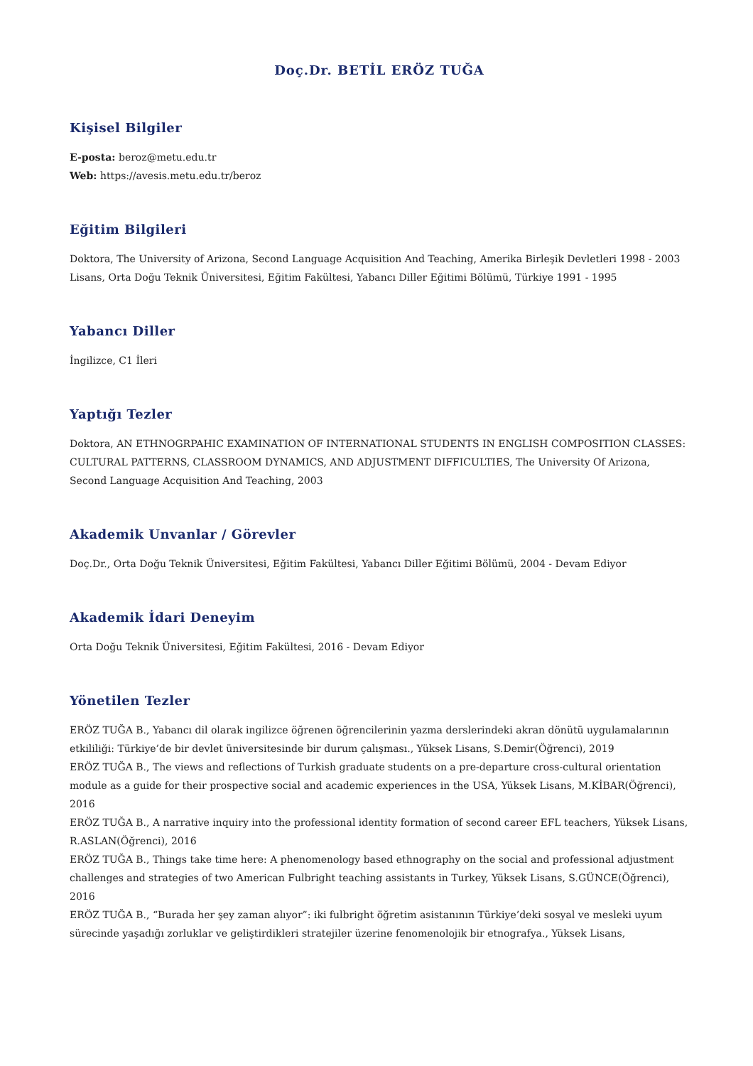Doç.Dr. BETİL ERÖZ TUĞA
Kişisel Bilgiler
E-posta: beroz@metu.edu.tr
Web: https://avesis.metu.edu.tr/beroz
Eğitim Bilgileri
Doktora, The University of Arizona, Second Language Acquisition And Teaching, Amerika Birleşik Devletleri 1998 - 2003
Lisans, Orta Doğu Teknik Üniversitesi, Eğitim Fakültesi, Yabancı Diller Eğitimi Bölümü, Türkiye 1991 - 1995
Yabancı Diller
İngilizce, C1 İleri
Yaptığı Tezler
Doktora, AN ETHNOGRPAHIC EXAMINATION OF INTERNATIONAL STUDENTS IN ENGLISH COMPOSITION CLASSES: CULTURAL PATTERNS, CLASSROOM DYNAMICS, AND ADJUSTMENT DIFFICULTIES, The University Of Arizona, Second Language Acquisition And Teaching, 2003
Akademik Unvanlar / Görevler
Doç.Dr., Orta Doğu Teknik Üniversitesi, Eğitim Fakültesi, Yabancı Diller Eğitimi Bölümü, 2004 - Devam Ediyor
Akademik İdari Deneyim
Orta Doğu Teknik Üniversitesi, Eğitim Fakültesi, 2016 - Devam Ediyor
Yönetilen Tezler
ERÖZ TUĞA B., Yabancı dil olarak ingilizce öğrenen öğrencilerinin yazma derslerindeki akran dönütü uygulamalarının etkililiği: Türkiye’de bir devlet üniversitesinde bir durum çalışması., Yüksek Lisans, S.Demir(Öğrenci), 2019
ERÖZ TUĞA B., The views and reflections of Turkish graduate students on a pre-departure cross-cultural orientation module as a guide for their prospective social and academic experiences in the USA, Yüksek Lisans, M.KİBAR(Öğrenci), 2016
ERÖZ TUĞA B., A narrative inquiry into the professional identity formation of second career EFL teachers, Yüksek Lisans, R.ASLAN(Öğrenci), 2016
ERÖZ TUĞA B., Things take time here: A phenomenology based ethnography on the social and professional adjustment challenges and strategies of two American Fulbright teaching assistants in Turkey, Yüksek Lisans, S.GÜNCE(Öğrenci), 2016
ERÖZ TUĞA B., “Burada her şey zaman alıyor”: iki fulbright öğretim asistanının Türkiye’deki sosyal ve mesleki uyum sürecinde yaşadığı zorluklar ve geliştirdikleri stratejiler üzerine fenomenolojik bir etnografya., Yüksek Lisans,